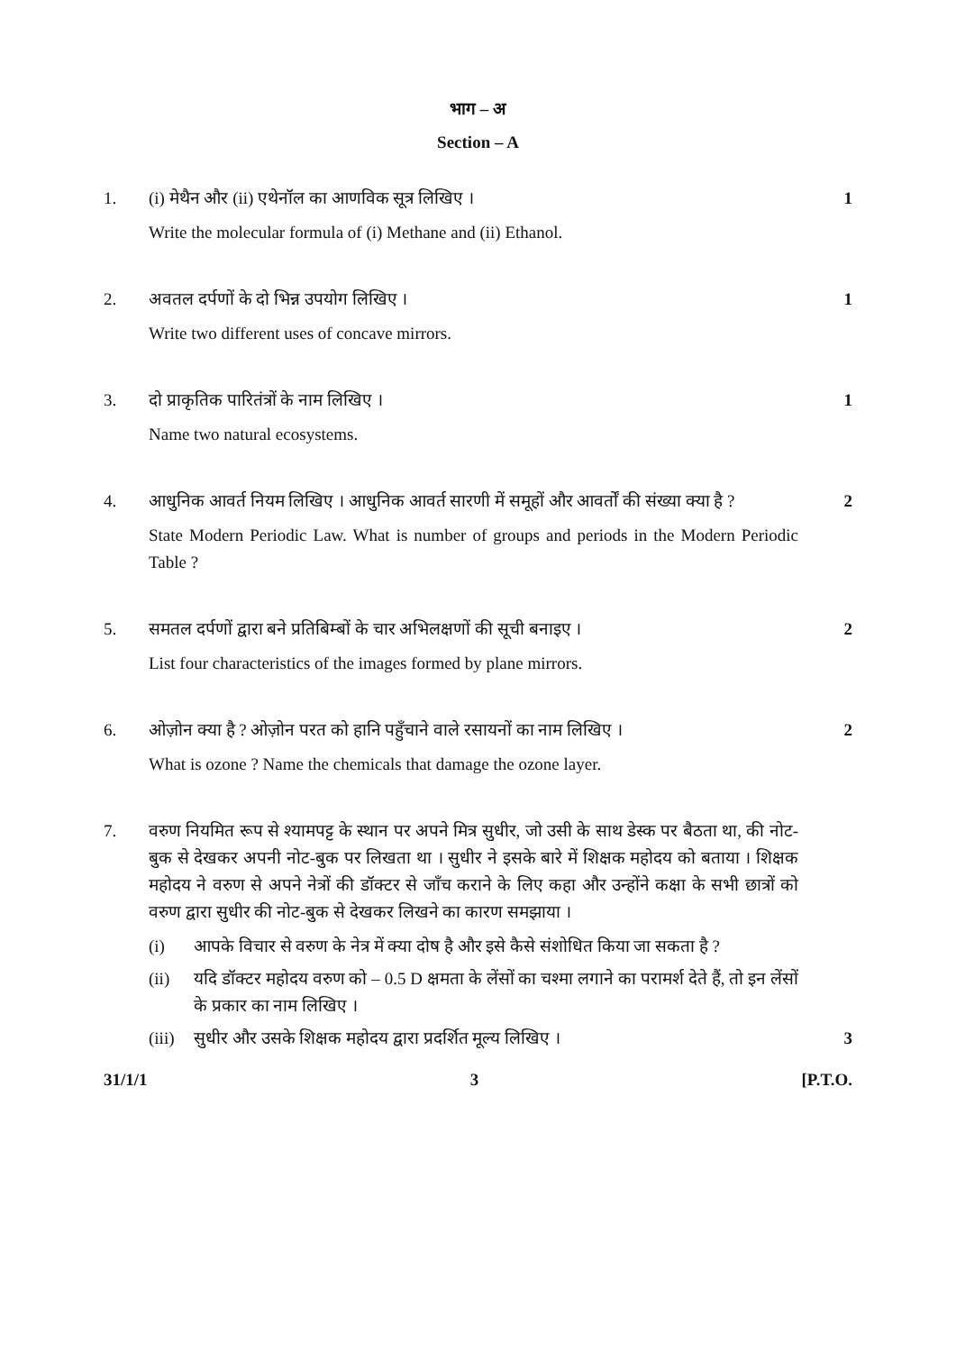भाग – अ
Section – A
1. (i) मेथैन और (ii) एथेनॉल का आणविक सूत्र लिखिए ।
Write the molecular formula of (i) Methane and (ii) Ethanol.
1
2. अवतल दर्पणों के दो भिन्न उपयोग लिखिए ।
Write two different uses of concave mirrors.
1
3. दो प्राकृतिक पारितंत्रों के नाम लिखिए ।
Name two natural ecosystems.
1
4. आधुनिक आवर्त नियम लिखिए । आधुनिक आवर्त सारणी में समूहों और आवर्तों की संख्या क्या है ?
State Modern Periodic Law. What is number of groups and periods in the Modern Periodic Table ?
2
5. समतल दर्पणों द्वारा बने प्रतिबिम्बों के चार अभिलक्षणों की सूची बनाइए ।
List four characteristics of the images formed by plane mirrors.
2
6. ओज़ोन क्या है ? ओज़ोन परत को हानि पहुँचाने वाले रसायनों का नाम लिखिए ।
What is ozone ? Name the chemicals that damage the ozone layer.
2
7. वरुण नियमित रूप से श्यामपट्ट के स्थान पर अपने मित्र सुधीर, जो उसी के साथ डेस्क पर बैठता था, की नोट-बुक से देखकर अपनी नोट-बुक पर लिखता था । सुधीर ने इसके बारे में शिक्षक महोदय को बताया । शिक्षक महोदय ने वरुण से अपने नेत्रों की डॉक्टर से जाँच कराने के लिए कहा और उन्होंने कक्षा के सभी छात्रों को वरुण द्वारा सुधीर की नोट-बुक से देखकर लिखने का कारण समझाया ।
(i) आपके विचार से वरुण के नेत्र में क्या दोष है और इसे कैसे संशोधित किया जा सकता है ?
(ii) यदि डॉक्टर महोदय वरुण को – 0.5 D क्षमता के लेंसों का चश्मा लगाने का परामर्श देते हैं, तो इन लेंसों के प्रकार का नाम लिखिए ।
(iii)
सुधीर और उसके शिक्षक महोदय द्वारा प्रदर्शित मूल्य लिखिए ।
3
31/1/1 3 [P.T.O.